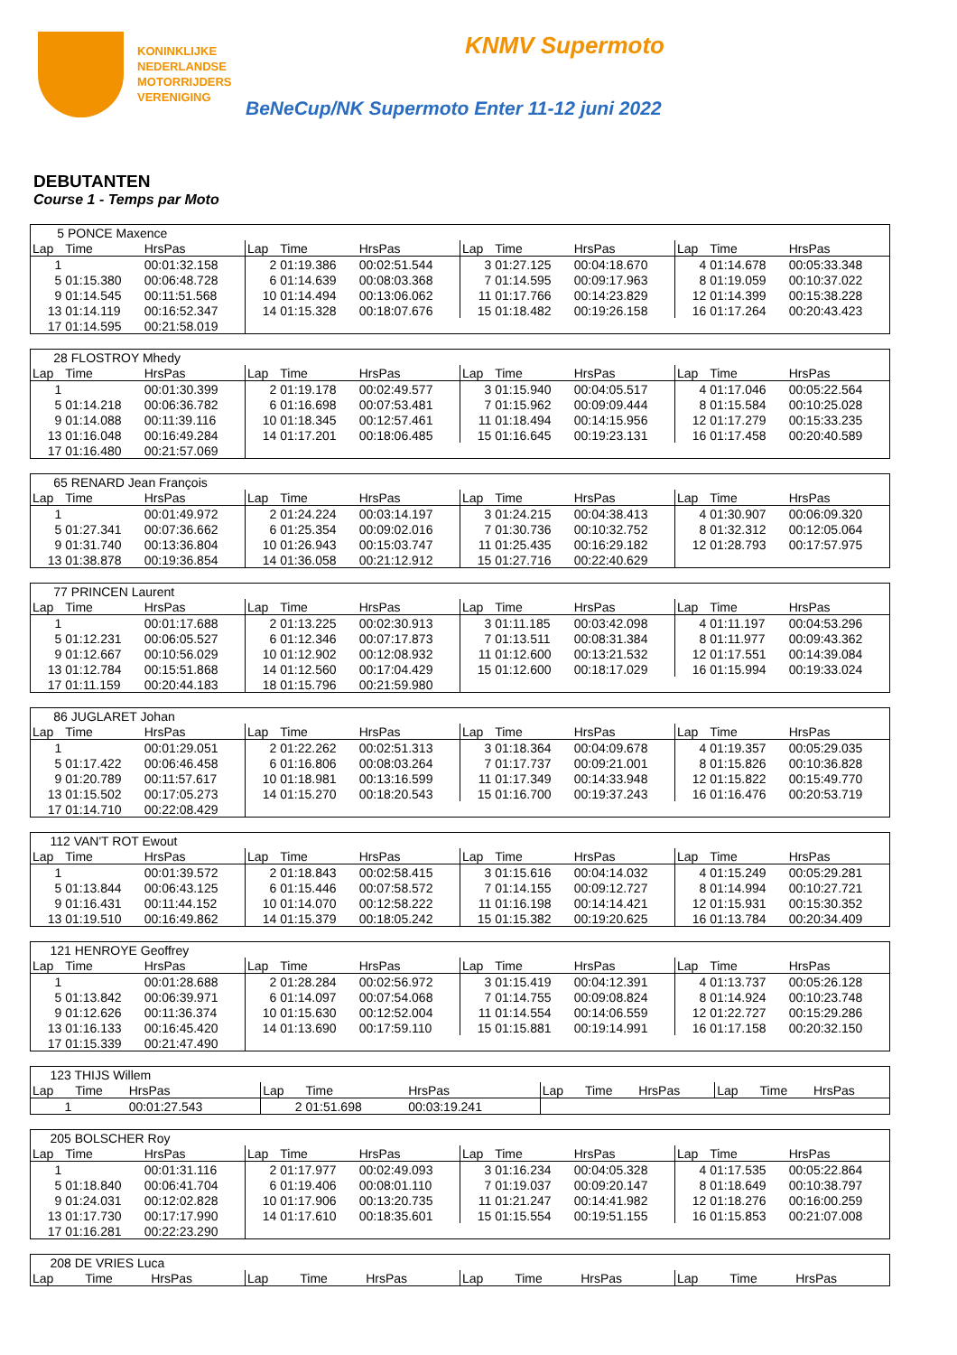KONINKLIJKE
NEDERLANDSE
MOTORRIJDERS
VERENIGING
KNMV Supermoto
BeNeCup/NK Supermoto Enter 11-12 juni 2022
DEBUTANTEN
Course 1 - Temps par Moto
| 5 PONCE Maxence | | | | | | | | | | | |
| Lap | Time | HrsPas | Lap | Time | HrsPas | Lap | Time | HrsPas | Lap | Time | HrsPas |
| 1 | | 00:01:32.158 | 2 | 01:19.386 | 00:02:51.544 | 3 | 01:27.125 | 00:04:18.670 | 4 | 01:14.678 | 00:05:33.348 |
| 5 | 01:15.380 | 00:06:48.728 | 6 | 01:14.639 | 00:08:03.368 | 7 | 01:14.595 | 00:09:17.963 | 8 | 01:19.059 | 00:10:37.022 |
| 9 | 01:14.545 | 00:11:51.568 | 10 | 01:14.494 | 00:13:06.062 | 11 | 01:17.766 | 00:14:23.829 | 12 | 01:14.399 | 00:15:38.228 |
| 13 | 01:14.119 | 00:16:52.347 | 14 | 01:15.328 | 00:18:07.676 | 15 | 01:18.482 | 00:19:26.158 | 16 | 01:17.264 | 00:20:43.423 |
| 17 | 01:14.595 | 00:21:58.019 | | | | | | | | | |
| 28 FLOSTROY Mhedy | | | | | | | | | | | |
| Lap | Time | HrsPas | Lap | Time | HrsPas | Lap | Time | HrsPas | Lap | Time | HrsPas |
| 1 | | 00:01:30.399 | 2 | 01:19.178 | 00:02:49.577 | 3 | 01:15.940 | 00:04:05.517 | 4 | 01:17.046 | 00:05:22.564 |
| 5 | 01:14.218 | 00:06:36.782 | 6 | 01:16.698 | 00:07:53.481 | 7 | 01:15.962 | 00:09:09.444 | 8 | 01:15.584 | 00:10:25.028 |
| 9 | 01:14.088 | 00:11:39.116 | 10 | 01:18.345 | 00:12:57.461 | 11 | 01:18.494 | 00:14:15.956 | 12 | 01:17.279 | 00:15:33.235 |
| 13 | 01:16.048 | 00:16:49.284 | 14 | 01:17.201 | 00:18:06.485 | 15 | 01:16.645 | 00:19:23.131 | 16 | 01:17.458 | 00:20:40.589 |
| 17 | 01:16.480 | 00:21:57.069 | | | | | | | | | |
| 65 RENARD Jean François | | | | | | | | | | | |
| Lap | Time | HrsPas | Lap | Time | HrsPas | Lap | Time | HrsPas | Lap | Time | HrsPas |
| 1 | | 00:01:49.972 | 2 | 01:24.224 | 00:03:14.197 | 3 | 01:24.215 | 00:04:38.413 | 4 | 01:30.907 | 00:06:09.320 |
| 5 | 01:27.341 | 00:07:36.662 | 6 | 01:25.354 | 00:09:02.016 | 7 | 01:30.736 | 00:10:32.752 | 8 | 01:32.312 | 00:12:05.064 |
| 9 | 01:31.740 | 00:13:36.804 | 10 | 01:26.943 | 00:15:03.747 | 11 | 01:25.435 | 00:16:29.182 | 12 | 01:28.793 | 00:17:57.975 |
| 13 | 01:38.878 | 00:19:36.854 | 14 | 01:36.058 | 00:21:12.912 | 15 | 01:27.716 | 00:22:40.629 | | | |
| 77 PRINCEN Laurent | | | | | | | | | | | |
| Lap | Time | HrsPas | Lap | Time | HrsPas | Lap | Time | HrsPas | Lap | Time | HrsPas |
| 1 | | 00:01:17.688 | 2 | 01:13.225 | 00:02:30.913 | 3 | 01:11.185 | 00:03:42.098 | 4 | 01:11.197 | 00:04:53.296 |
| 5 | 01:12.231 | 00:06:05.527 | 6 | 01:12.346 | 00:07:17.873 | 7 | 01:13.511 | 00:08:31.384 | 8 | 01:11.977 | 00:09:43.362 |
| 9 | 01:12.667 | 00:10:56.029 | 10 | 01:12.902 | 00:12:08.932 | 11 | 01:12.600 | 00:13:21.532 | 12 | 01:17.551 | 00:14:39.084 |
| 13 | 01:12.784 | 00:15:51.868 | 14 | 01:12.560 | 00:17:04.429 | 15 | 01:12.600 | 00:18:17.029 | 16 | 01:15.994 | 00:19:33.024 |
| 17 | 01:11.159 | 00:20:44.183 | 18 | 01:15.796 | 00:21:59.980 | | | | | | |
| 86 JUGLARET Johan | | | | | | | | | | | |
| Lap | Time | HrsPas | Lap | Time | HrsPas | Lap | Time | HrsPas | Lap | Time | HrsPas |
| 1 | | 00:01:29.051 | 2 | 01:22.262 | 00:02:51.313 | 3 | 01:18.364 | 00:04:09.678 | 4 | 01:19.357 | 00:05:29.035 |
| 5 | 01:17.422 | 00:06:46.458 | 6 | 01:16.806 | 00:08:03.264 | 7 | 01:17.737 | 00:09:21.001 | 8 | 01:15.826 | 00:10:36.828 |
| 9 | 01:20.789 | 00:11:57.617 | 10 | 01:18.981 | 00:13:16.599 | 11 | 01:17.349 | 00:14:33.948 | 12 | 01:15.822 | 00:15:49.770 |
| 13 | 01:15.502 | 00:17:05.273 | 14 | 01:15.270 | 00:18:20.543 | 15 | 01:16.700 | 00:19:37.243 | 16 | 01:16.476 | 00:20:53.719 |
| 17 | 01:14.710 | 00:22:08.429 | | | | | | | | | |
| 112 VAN'T ROT Ewout | | | | | | | | | | | |
| Lap | Time | HrsPas | Lap | Time | HrsPas | Lap | Time | HrsPas | Lap | Time | HrsPas |
| 1 | | 00:01:39.572 | 2 | 01:18.843 | 00:02:58.415 | 3 | 01:15.616 | 00:04:14.032 | 4 | 01:15.249 | 00:05:29.281 |
| 5 | 01:13.844 | 00:06:43.125 | 6 | 01:15.446 | 00:07:58.572 | 7 | 01:14.155 | 00:09:12.727 | 8 | 01:14.994 | 00:10:27.721 |
| 9 | 01:16.431 | 00:11:44.152 | 10 | 01:14.070 | 00:12:58.222 | 11 | 01:16.198 | 00:14:14.421 | 12 | 01:15.931 | 00:15:30.352 |
| 13 | 01:19.510 | 00:16:49.862 | 14 | 01:15.379 | 00:18:05.242 | 15 | 01:15.382 | 00:19:20.625 | 16 | 01:13.784 | 00:20:34.409 |
| 121 HENROYE Geoffrey | | | | | | | | | | | |
| Lap | Time | HrsPas | Lap | Time | HrsPas | Lap | Time | HrsPas | Lap | Time | HrsPas |
| 1 | | 00:01:28.688 | 2 | 01:28.284 | 00:02:56.972 | 3 | 01:15.419 | 00:04:12.391 | 4 | 01:13.737 | 00:05:26.128 |
| 5 | 01:13.842 | 00:06:39.971 | 6 | 01:14.097 | 00:07:54.068 | 7 | 01:14.755 | 00:09:08.824 | 8 | 01:14.924 | 00:10:23.748 |
| 9 | 01:12.626 | 00:11:36.374 | 10 | 01:15.630 | 00:12:52.004 | 11 | 01:14.554 | 00:14:06.559 | 12 | 01:22.727 | 00:15:29.286 |
| 13 | 01:16.133 | 00:16:45.420 | 14 | 01:13.690 | 00:17:59.110 | 15 | 01:15.881 | 00:19:14.991 | 16 | 01:17.158 | 00:20:32.150 |
| 17 | 01:15.339 | 00:21:47.490 | | | | | | | | | |
| 123 THIJS Willem | | | | | | | | | | | |
| Lap | Time | HrsPas | Lap | Time | HrsPas | Lap | Time | HrsPas | Lap | Time | HrsPas |
| 1 | | 00:01:27.543 | 2 | 01:51.698 | 00:03:19.241 | | | | | | |
| 205 BOLSCHER Roy | | | | | | | | | | | |
| Lap | Time | HrsPas | Lap | Time | HrsPas | Lap | Time | HrsPas | Lap | Time | HrsPas |
| 1 | | 00:01:31.116 | 2 | 01:17.977 | 00:02:49.093 | 3 | 01:16.234 | 00:04:05.328 | 4 | 01:17.535 | 00:05:22.864 |
| 5 | 01:18.840 | 00:06:41.704 | 6 | 01:19.406 | 00:08:01.110 | 7 | 01:19.037 | 00:09:20.147 | 8 | 01:18.649 | 00:10:38.797 |
| 9 | 01:24.031 | 00:12:02.828 | 10 | 01:17.906 | 00:13:20.735 | 11 | 01:21.247 | 00:14:41.982 | 12 | 01:18.276 | 00:16:00.259 |
| 13 | 01:17.730 | 00:17:17.990 | 14 | 01:17.610 | 00:18:35.601 | 15 | 01:15.554 | 00:19:51.155 | 16 | 01:15.853 | 00:21:07.008 |
| 17 | 01:16.281 | 00:22:23.290 | | | | | | | | | |
| 208 DE VRIES Luca | | | | | | | | | | | |
| Lap | Time | HrsPas | Lap | Time | HrsPas | Lap | Time | HrsPas | Lap | Time | HrsPas |